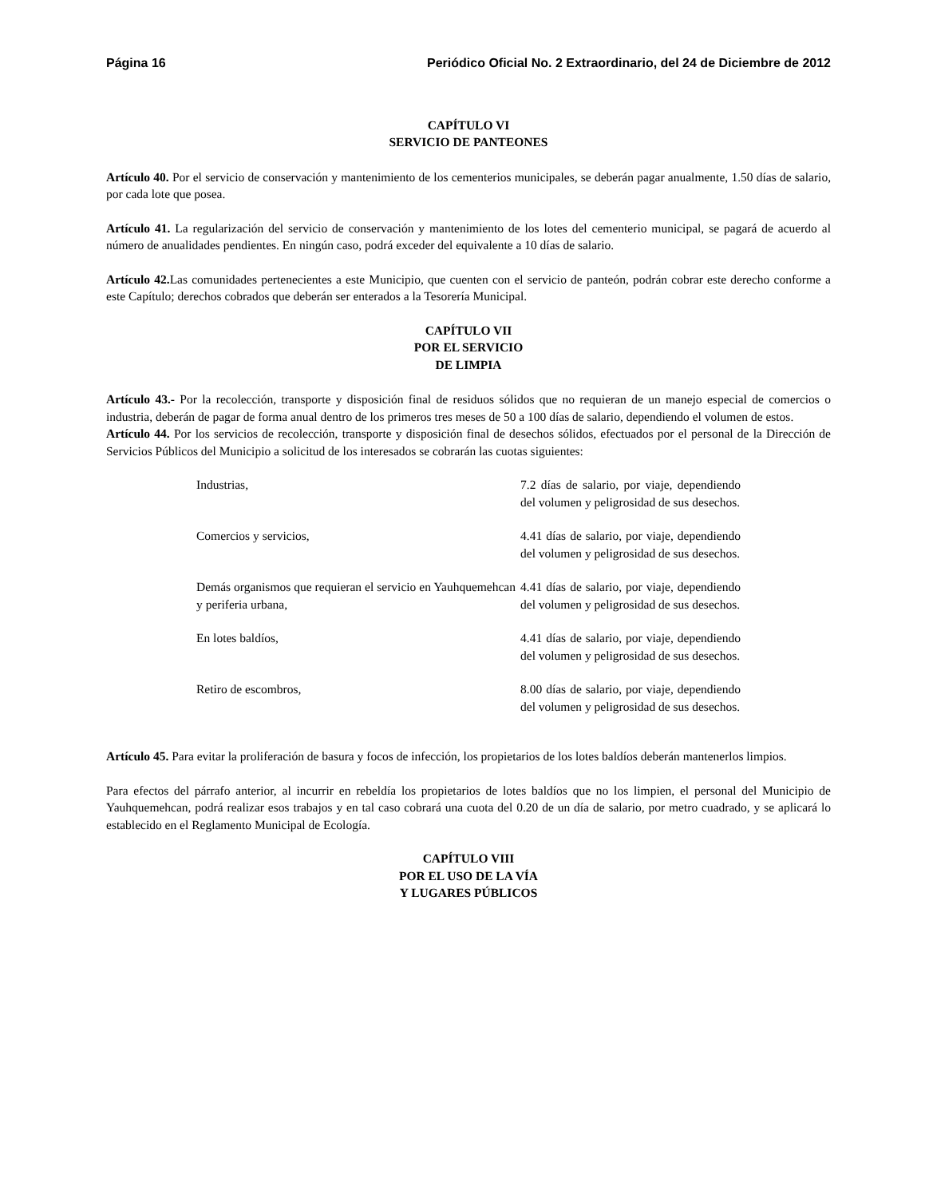Página 16 Periódico Oficial No. 2 Extraordinario, del 24 de Diciembre de 2012
CAPÍTULO VI
SERVICIO DE PANTEONES
Artículo 40. Por el servicio de conservación y mantenimiento de los cementerios municipales, se deberán pagar anualmente, 1.50 días de salario, por cada lote que posea.
Artículo 41. La regularización del servicio de conservación y mantenimiento de los lotes del cementerio municipal, se pagará de acuerdo al número de anualidades pendientes. En ningún caso, podrá exceder del equivalente a 10 días de salario.
Artículo 42. Las comunidades pertenecientes a este Municipio, que cuenten con el servicio de panteón, podrán cobrar este derecho conforme a este Capítulo; derechos cobrados que deberán ser enterados a la Tesorería Municipal.
CAPÍTULO VII
POR EL SERVICIO
DE LIMPIA
Artículo 43.- Por la recolección, transporte y disposición final de residuos sólidos que no requieran de un manejo especial de comercios o industria, deberán de pagar de forma anual dentro de los primeros tres meses de 50 a 100 días de salario, dependiendo el volumen de estos.
Artículo 44. Por los servicios de recolección, transporte y disposición final de desechos sólidos, efectuados por el personal de la Dirección de Servicios Públicos del Municipio a solicitud de los interesados se cobrarán las cuotas siguientes:
| Industrias, | 7.2 días de salario, por viaje, dependiendo del volumen y peligrosidad de sus desechos. |
| Comercios y servicios, | 4.41 días de salario, por viaje, dependiendo del volumen y peligrosidad de sus desechos. |
| Demás organismos que requieran el servicio en Yauhquemehcan y periferia urbana, | 4.41 días de salario, por viaje, dependiendo del volumen y peligrosidad de sus desechos. |
| En lotes baldíos, | 4.41 días de salario, por viaje, dependiendo del volumen y peligrosidad de sus desechos. |
| Retiro de escombros, | 8.00 días de salario, por viaje, dependiendo del volumen y peligrosidad de sus desechos. |
Artículo 45. Para evitar la proliferación de basura y focos de infección, los propietarios de los lotes baldíos deberán mantenerlos limpios.
Para efectos del párrafo anterior, al incurrir en rebeldía los propietarios de lotes baldíos que no los limpien, el personal del Municipio de Yauhquemehcan, podrá realizar esos trabajos y en tal caso cobrará una cuota del 0.20 de un día de salario, por metro cuadrado, y se aplicará lo establecido en el Reglamento Municipal de Ecología.
CAPÍTULO VIII
POR EL USO DE LA VÍA
Y LUGARES PÚBLICOS